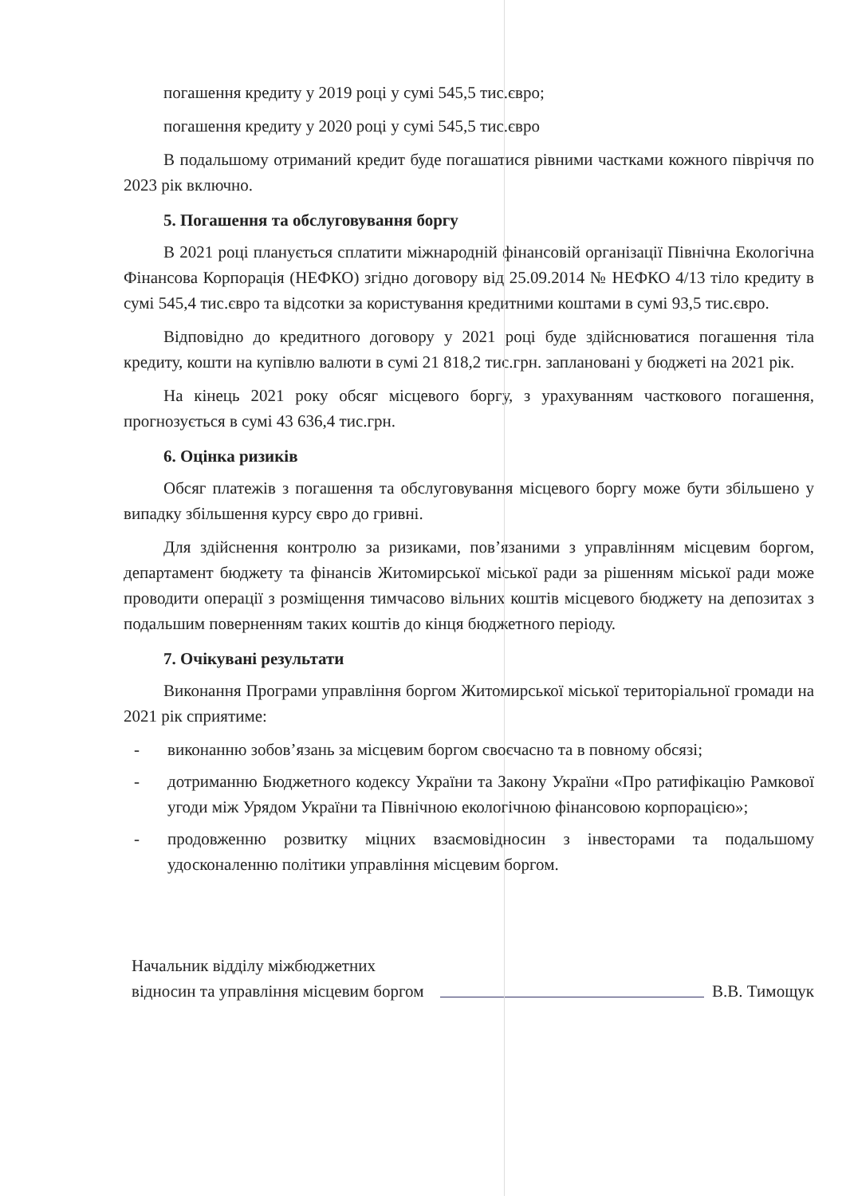погашення кредиту у 2019 році у сумі 545,5 тис.євро;
погашення кредиту у 2020 році у сумі 545,5 тис.євро
В подальшому отриманий кредит буде погашатися рівними частками кожного півріччя по 2023 рік включно.
5. Погашення та обслуговування боргу
В 2021 році планується сплатити міжнародній фінансовій організації Північна Екологічна Фінансова Корпорація (НЕФКО) згідно договору від 25.09.2014 № НЕФКО 4/13 тіло кредиту в сумі 545,4 тис.євро та відсотки за користування кредитними коштами в сумі 93,5 тис.євро.
Відповідно до кредитного договору у 2021 році буде здійснюватися погашення тіла кредиту, кошти на купівлю валюти в сумі 21 818,2 тис.грн. заплановані у бюджеті на 2021 рік.
На кінець 2021 року обсяг місцевого боргу, з урахуванням часткового погашення, прогнозується в сумі 43 636,4 тис.грн.
6. Оцінка ризиків
Обсяг платежів з погашення та обслуговування місцевого боргу може бути збільшено у випадку збільшення курсу євро до гривні.
Для здійснення контролю за ризиками, пов’язаними з управлінням місцевим боргом, департамент бюджету та фінансів Житомирської міської ради за рішенням міської ради може проводити операції з розміщення тимчасово вільних коштів місцевого бюджету на депозитах з подальшим поверненням таких коштів до кінця бюджетного періоду.
7. Очікувані результати
Виконання Програми управління боргом Житомирської міської територіальної громади на 2021 рік сприятиме:
- виконанню зобов’язань за місцевим боргом своєчасно та в повному обсязі;
- дотриманню Бюджетного кодексу України та Закону України «Про ратифікацію Рамкової угоди між Урядом України та Північною екологічною фінансовою корпорацією»;
- продовженню розвитку міцних взаємовідносин з інвесторами та подальшому удосконаленню політики управління місцевим боргом.
Начальник відділу міжбюджетних
відносин та управління місцевим боргом
В.В. Тимощук